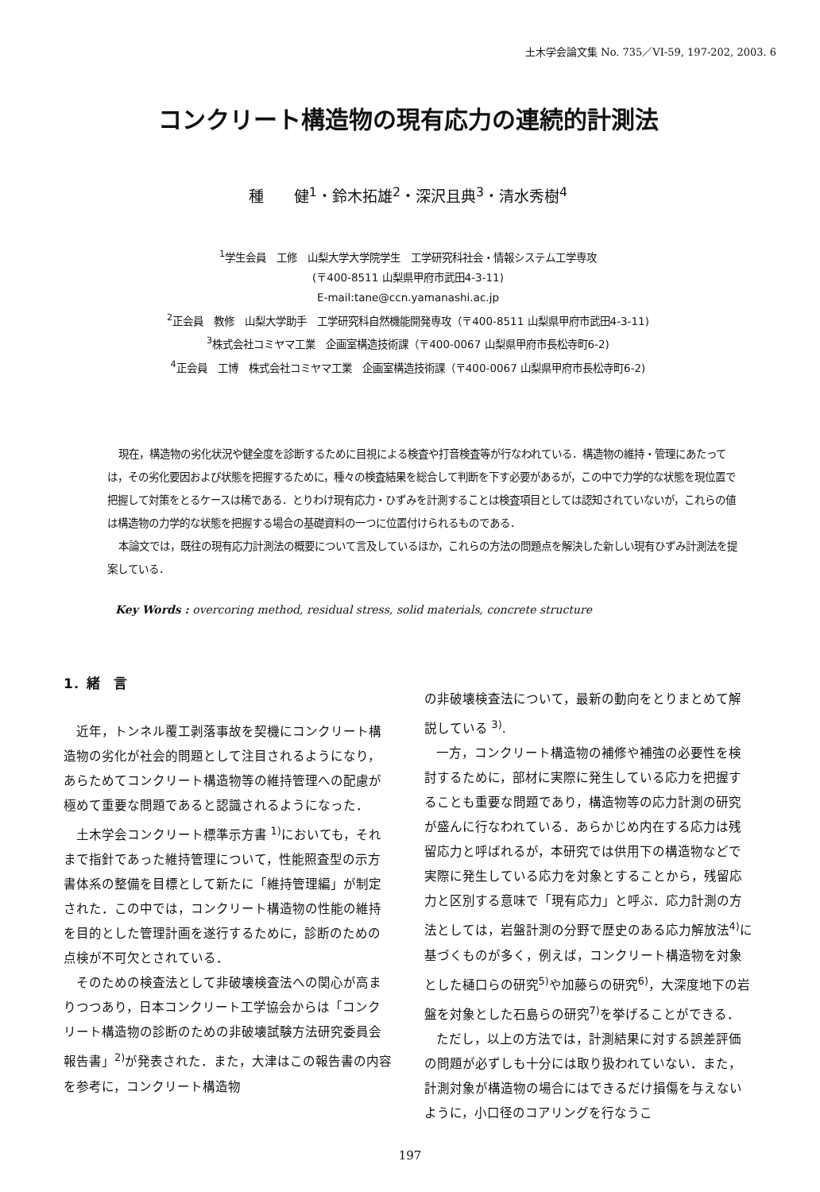土木学会論文集 No. 735／VI-59, 197-202, 2003. 6
コンクリート構造物の現有応力の連続的計測法
種　　健<sup>1</sup>・鈴木拓雄<sup>2</sup>・深沢且典<sup>3</sup>・清水秀樹<sup>4</sup>
<sup>1</sup> 学生会員　工修　山梨大学大学院学生　工学研究科社会・情報システム工学専攻
(〒400-8511 山梨県甲府市武田4-3-11)
E-mail:tane@ccn.yamanashi.ac.jp
<sup>2</sup> 正会員　教修　山梨大学助手　工学研究科自然機能開発専攻（〒400-8511 山梨県甲府市武田4-3-11)
<sup>3</sup> 株式会社コミヤマ工業　企画室構造技術課（〒400-0067 山梨県甲府市長松寺町6-2)
<sup>4</sup> 正会員　工博　株式会社コミヤマ工業　企画室構造技術課（〒400-0067 山梨県甲府市長松寺町6-2)
現在，構造物の劣化状況や健全度を診断するために目視による検査や打音検査等が行なわれている．構造物の維持・管理にあたっては，その劣化要因および状態を把握するために，種々の検査結果を総合して判断を下す必要があるが，この中で力学的な状態を現位置で把握して対策をとるケースは稀である．とりわけ現有応力・ひずみを計測することは検査項目としては認知されていないが，これらの値は構造物の力学的な状態を把握する場合の基礎資料の一つに位置付けられるものである．
本論文では，既往の現有応力計測法の概要について言及しているほか，これらの方法の問題点を解決した新しい現有ひずみ計測法を提案している．
Key Words : overcoring method, residual stress, solid materials, concrete structure
1．緒　言
近年，トンネル覆工剥落事故を契機にコンクリート構造物の劣化が社会的問題として注目されるようになり，あらためてコンクリート構造物等の維持管理への配慮が極めて重要な問題であると認識されるようになった．
土木学会コンクリート標準示方書 <sup>1)</sup>においても，それまで指針であった維持管理について，性能照査型の示方書体系の整備を目標として新たに「維持管理編」が制定された．この中では，コンクリート構造物の性能の維持を目的とした管理計画を遂行するために，診断のための点検が不可欠とされている．
そのための検査法として非破壊検査法への関心が高まりつつあり，日本コンクリート工学協会からは「コンクリート構造物の診断のための非破壊試験方法研究委員会報告書」<sup>2)</sup>が発表された．また，大津はこの報告書の内容を参考に，コンクリート構造物
の非破壊検査法について，最新の動向をとりまとめて解説している <sup>3)</sup>.
一方，コンクリート構造物の補修や補強の必要性を検討するために，部材に実際に発生している応力を把握することも重要な問題であり，構造物等の応力計測の研究が盛んに行なわれている．あらかじめ内在する応力は残留応力と呼ばれるが，本研究では供用下の構造物などで実際に発生している応力を対象とすることから，残留応力と区別する意味で「現有応力」と呼ぶ．応力計測の方法としては，岩盤計測の分野で歴史のある応力解放法<sup>4)</sup>に基づくものが多く，例えば，コンクリート構造物を対象とした樋口らの研究<sup>5)</sup>や加藤らの研究<sup>6)</sup>，大深度地下の岩盤を対象とした石島らの研究<sup>7)</sup>を挙げることができる．
ただし，以上の方法では，計測結果に対する誤差評価の問題が必ずしも十分には取り扱われていない．また，計測対象が構造物の場合にはできるだけ損傷を与えないように，小口径のコアリングを行なうこ
197